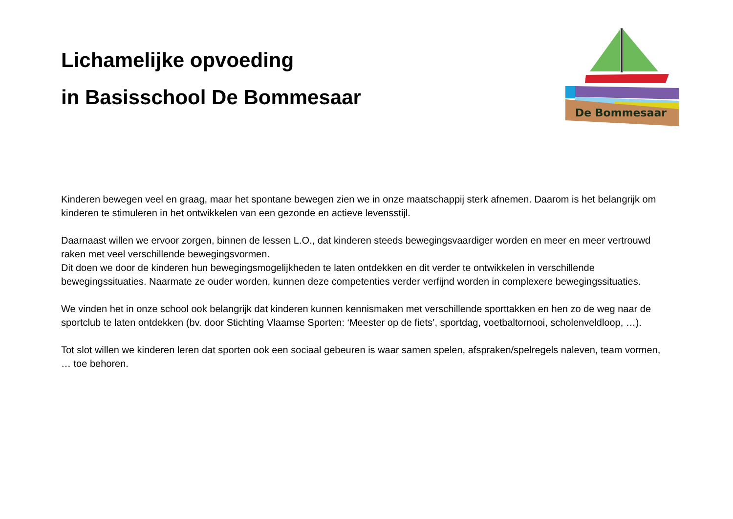Lichamelijke opvoeding
in Basisschool De Bommesaar
De Bommesaar
Kinderen bewegen veel en graag, maar het spontane bewegen zien we in onze maatschappij sterk afnemen. Daarom is het belangrijk om kinderen te stimuleren in het ontwikkelen van een gezonde en actieve levensstijl.
Daarnaast willen we ervoor zorgen, binnen de lessen L.O., dat kinderen steeds bewegingsvaardiger worden en meer en meer vertrouwd raken met veel verschillende bewegingsvormen.
Dit doen we door de kinderen hun bewegingsmogelijkheden te laten ontdekken en dit verder te ontwikkelen in verschillende bewegingssituaties. Naarmate ze ouder worden, kunnen deze competenties verder verfijnd worden in complexere bewegingssituaties.
We vinden het in onze school ook belangrijk dat kinderen kunnen kennismaken met verschillende sporttakken en hen zo de weg naar de sportclub te laten ontdekken (bv. door Stichting Vlaamse Sporten: ‘Meester op de fiets’, sportdag, voetbaltornooi, scholenveldloop, …).
Tot slot willen we kinderen leren dat sporten ook een sociaal gebeuren is waar samen spelen, afspraken/spelregels naleven, team vormen, … toe behoren.